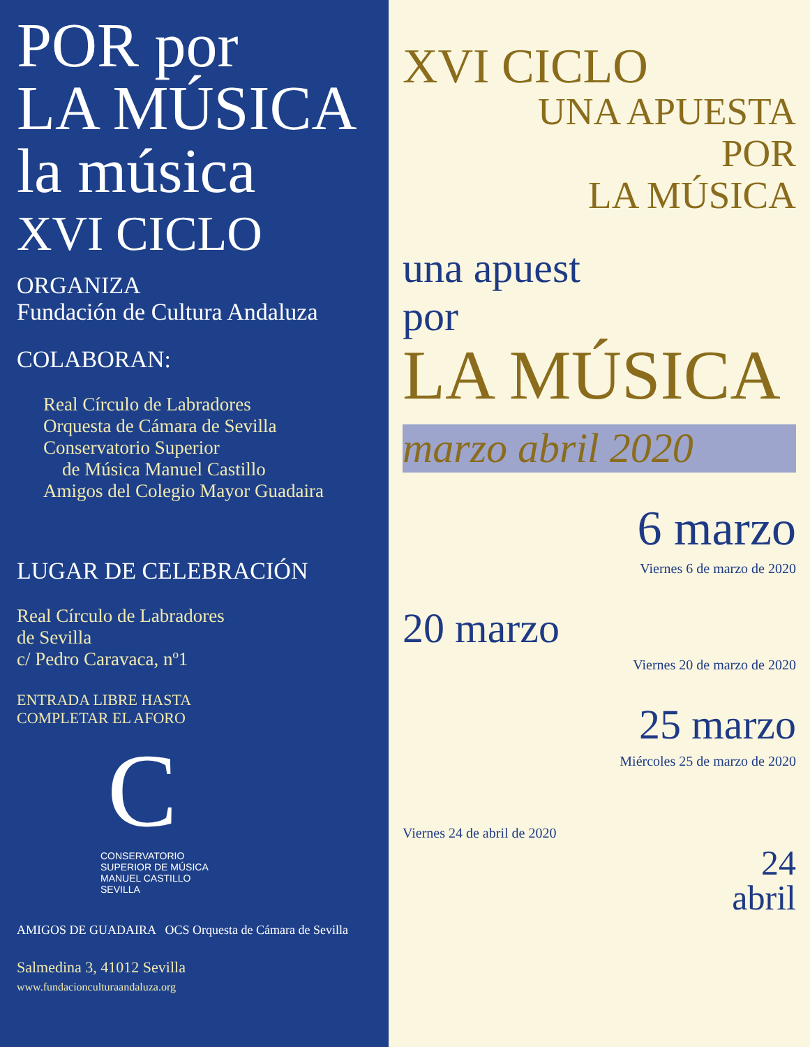POR por
LA MÚSICA la música
XVI CICLO
ORGANIZA
Fundación de Cultura Andaluza
COLABORAN:
Real Círculo de Labradores
Orquesta de Cámara de Sevilla
Conservatorio Superior
de Música Manuel Castillo
Amigos del Colegio Mayor Guadaira
LUGAR DE CELEBRACIÓN
Real Círculo de Labradores
de Sevilla
c/ Pedro Caravaca, nº1
ENTRADA LIBRE HASTA
COMPLETAR EL AFORO
C
CONSERVATORIO
SUPERIOR DE MÚSICA
MANUEL CASTILLO
SEVILLA
AMIGOS DE GUADAIRA OCS Orquesta de Cámara de Sevilla
Salmedina 3, 41012 Sevilla
www.fundacionculturaandaluza.org
XVI CICLO
UNA APUESTA
POR
LA MÚSICA
una apuest
por
LA MÚSICA
marzo abril 2020
6 marzo
Viernes 6 de marzo de 2020
20 marzo
Viernes 20 de marzo de 2020
25 marzo
Miércoles 25 de marzo de 2020
Viernes 24 de abril de 2020
24
abril